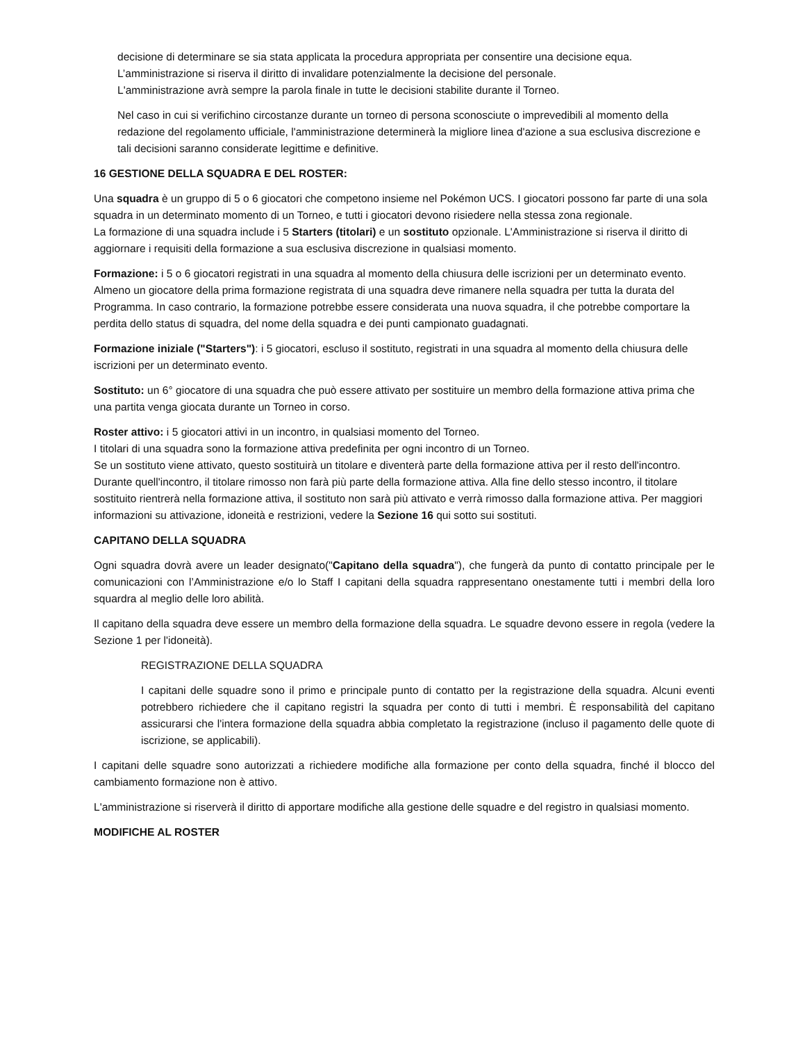decisione di determinare se sia stata applicata la procedura appropriata per consentire una decisione equa.
L’amministrazione si riserva il diritto di invalidare potenzialmente la decisione del personale.
L'amministrazione avrà sempre la parola finale in tutte le decisioni stabilite durante il Torneo.
Nel caso in cui si verifichino circostanze durante un torneo di persona sconosciute o imprevedibili al momento della redazione del regolamento ufficiale, l'amministrazione determinerà la migliore linea d'azione a sua esclusiva discrezione e tali decisioni saranno considerate legittime e definitive.
16 GESTIONE DELLA SQUADRA E DEL ROSTER:
Una squadra è un gruppo di 5 o 6 giocatori che competono insieme nel Pokémon UCS. I giocatori possono far parte di una sola squadra in un determinato momento di un Torneo, e tutti i giocatori devono risiedere nella stessa zona regionale.
La formazione di una squadra include i 5 Starters (titolari) e un sostituto opzionale. L'Amministrazione si riserva il diritto di aggiornare i requisiti della formazione a sua esclusiva discrezione in qualsiasi momento.
Formazione: i 5 o 6 giocatori registrati in una squadra al momento della chiusura delle iscrizioni per un determinato evento.
Almeno un giocatore della prima formazione registrata di una squadra deve rimanere nella squadra per tutta la durata del Programma. In caso contrario, la formazione potrebbe essere considerata una nuova squadra, il che potrebbe comportare la perdita dello status di squadra, del nome della squadra e dei punti campionato guadagnati.
Formazione iniziale ("Starters"): i 5 giocatori, escluso il sostituto, registrati in una squadra al momento della chiusura delle iscrizioni per un determinato evento.
Sostituto: un 6° giocatore di una squadra che può essere attivato per sostituire un membro della formazione attiva prima che una partita venga giocata durante un Torneo in corso.
Roster attivo: i 5 giocatori attivi in un incontro, in qualsiasi momento del Torneo.
I titolari di una squadra sono la formazione attiva predefinita per ogni incontro di un Torneo.
Se un sostituto viene attivato, questo sostituirà un titolare e diventerà parte della formazione attiva per il resto dell'incontro. Durante quell'incontro, il titolare rimosso non farà più parte della formazione attiva. Alla fine dello stesso incontro, il titolare sostituito rientrerà nella formazione attiva, il sostituto non sarà più attivato e verrà rimosso dalla formazione attiva. Per maggiori informazioni su attivazione, idoneità e restrizioni, vedere la Sezione 16 qui sotto sui sostituti.
CAPITANO DELLA SQUADRA
Ogni squadra dovrà avere un leader designato("Capitano della squadra"), che fungerà da punto di contatto principale per le comunicazioni con l’Amministrazione e/o lo Staff I capitani della squadra rappresentano onestamente tutti i membri della loro squardra al meglio delle loro abilità.
Il capitano della squadra deve essere un membro della formazione della squadra. Le squadre devono essere in regola (vedere la Sezione 1 per l'idoneità).
REGISTRAZIONE DELLA SQUADRA
I capitani delle squadre sono il primo e principale punto di contatto per la registrazione della squadra. Alcuni eventi potrebbero richiedere che il capitano registri la squadra per conto di tutti i membri. È responsabilità del capitano assicurarsi che l'intera formazione della squadra abbia completato la registrazione (incluso il pagamento delle quote di iscrizione, se applicabili).
I capitani delle squadre sono autorizzati a richiedere modifiche alla formazione per conto della squadra, finché il blocco del cambiamento formazione non è attivo.
L'amministrazione si riserverà il diritto di apportare modifiche alla gestione delle squadre e del registro in qualsiasi momento.
MODIFICHE AL ROSTER